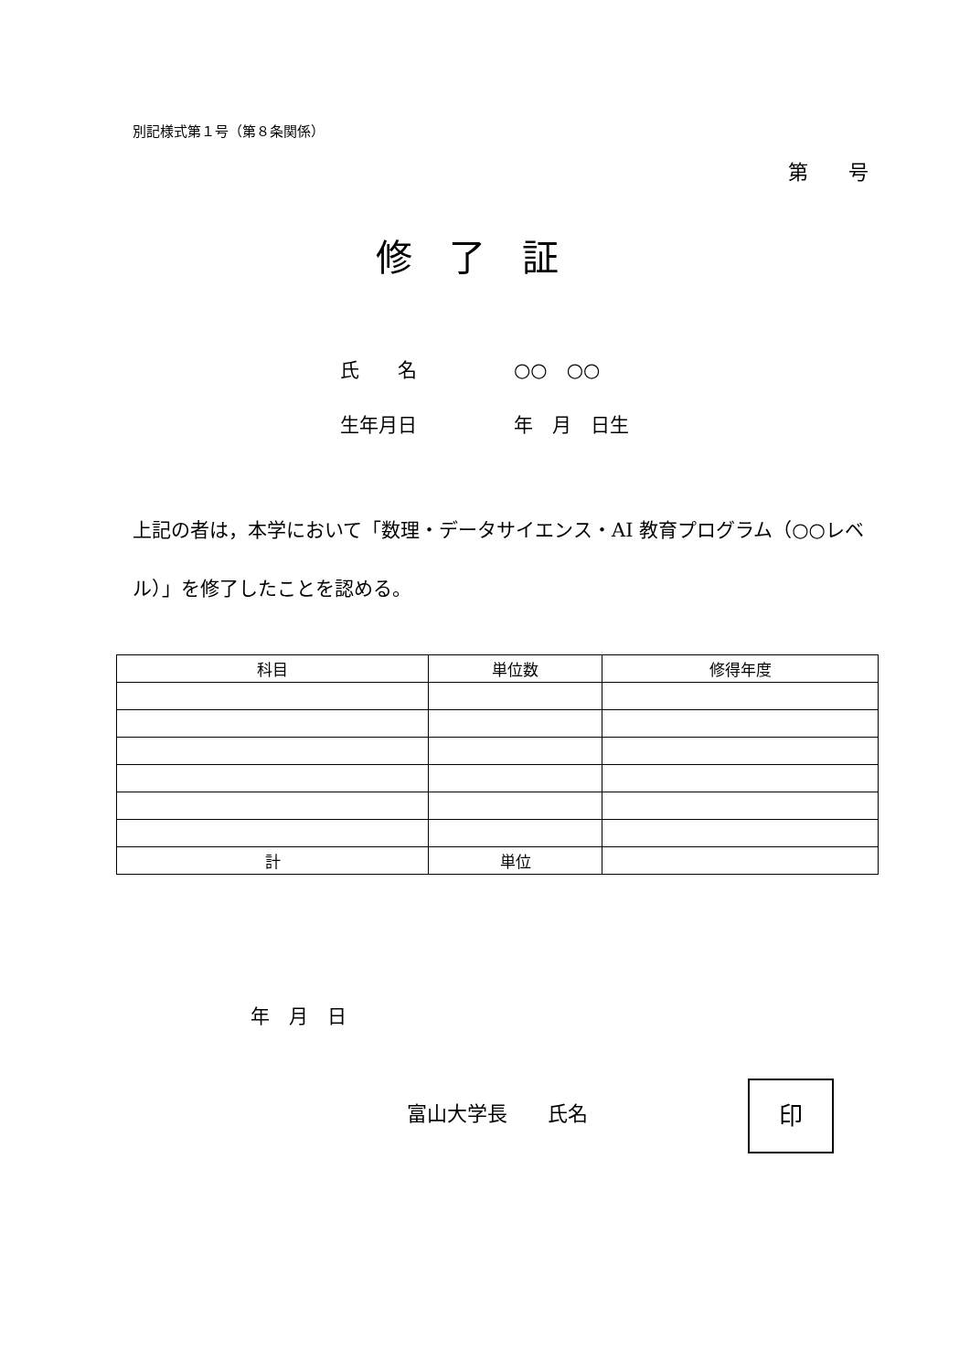別記様式第１号（第８条関係）
第　　号
修了証
氏　　名 ○○　○○
生年月日 年　月　日生
上記の者は，本学において「数理・データサイエンス・AI 教育プログラム（○○レベル）」を修了したことを認める。
| 科目 | 単位数 | 修得年度 |
| --- | --- | --- |
| 計 | 単位 | |
年　月　日
富山大学長　　氏名
印